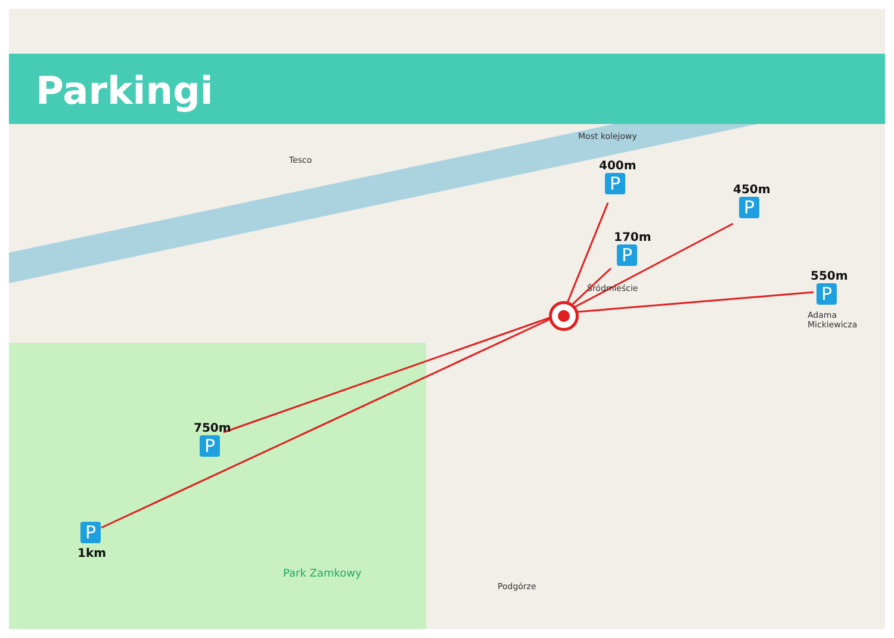Parkingi
Most kolejowy
400m
P 450m
P
170m
P
550m
P
750m
P
P
1km
Śródmieście
Park Zamkowy
Adama Mickiewicza
Tesco
Podgórze